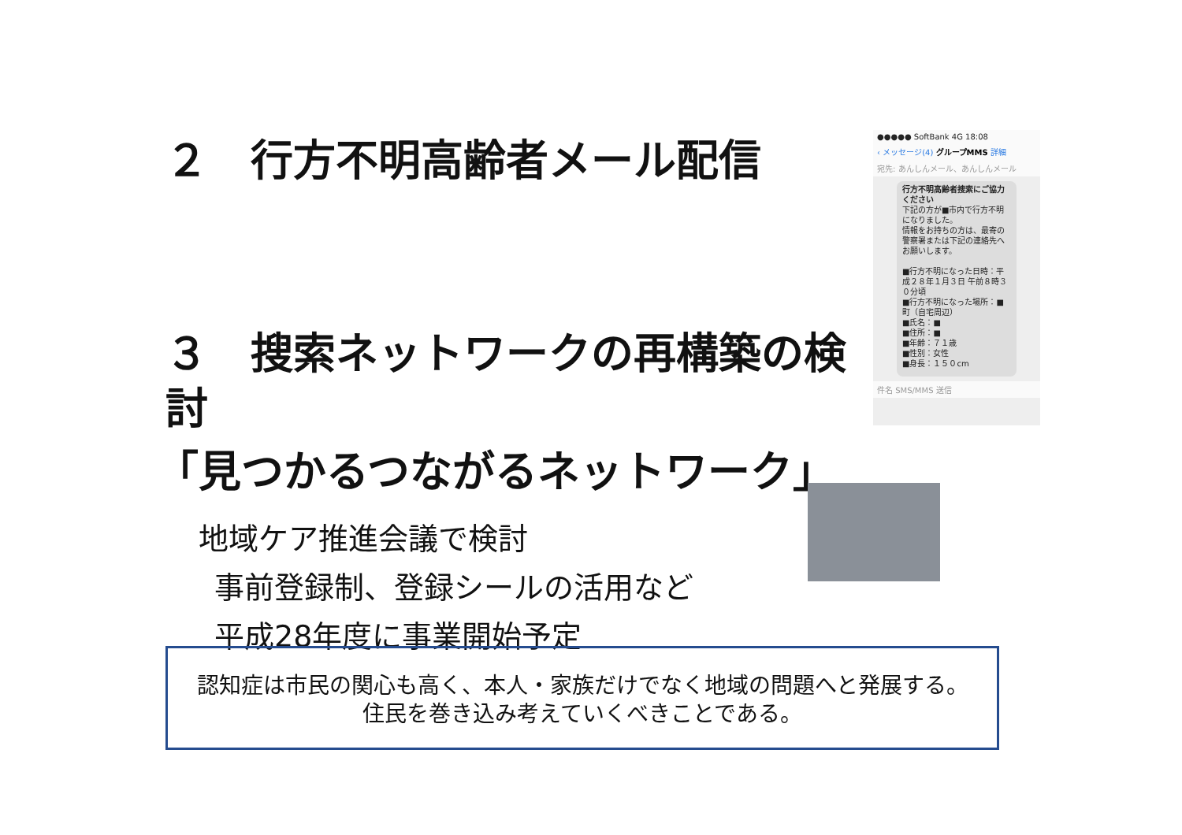２　行方不明高齢者メール配信
３　搜索ネットワークの再構築の検討
「見つかるつながるネットワーク」
地域ケア推進会議で検討
事前登録制、登録シールの活用など
平成28年度に事業開始予定
●●●●● SoftBank 4G 18:08
‹ メッセージ(4) グループMMS 詳細
宛先: あんしんメール、あんしんメール
行方不明高齢者捜索にご協力ください
下記の方が■市内で行方不明になりました。
情報をお持ちの方は、最寄の警察署または下記の連絡先へお願いします。
■行方不明になった日時：平成２８年１月３日 午前８時３０分頃
■行方不明になった場所：■町（自宅周辺）
■氏名：■
■住所：■
■年齢：７１歳
■性別：女性
■身長：１５０cm
件名 SMS/MMS 送信
認知症は市民の関心も高く、本人・家族だけでなく地域の問題へと発展する。
住民を巻き込み考えていくべきことである。